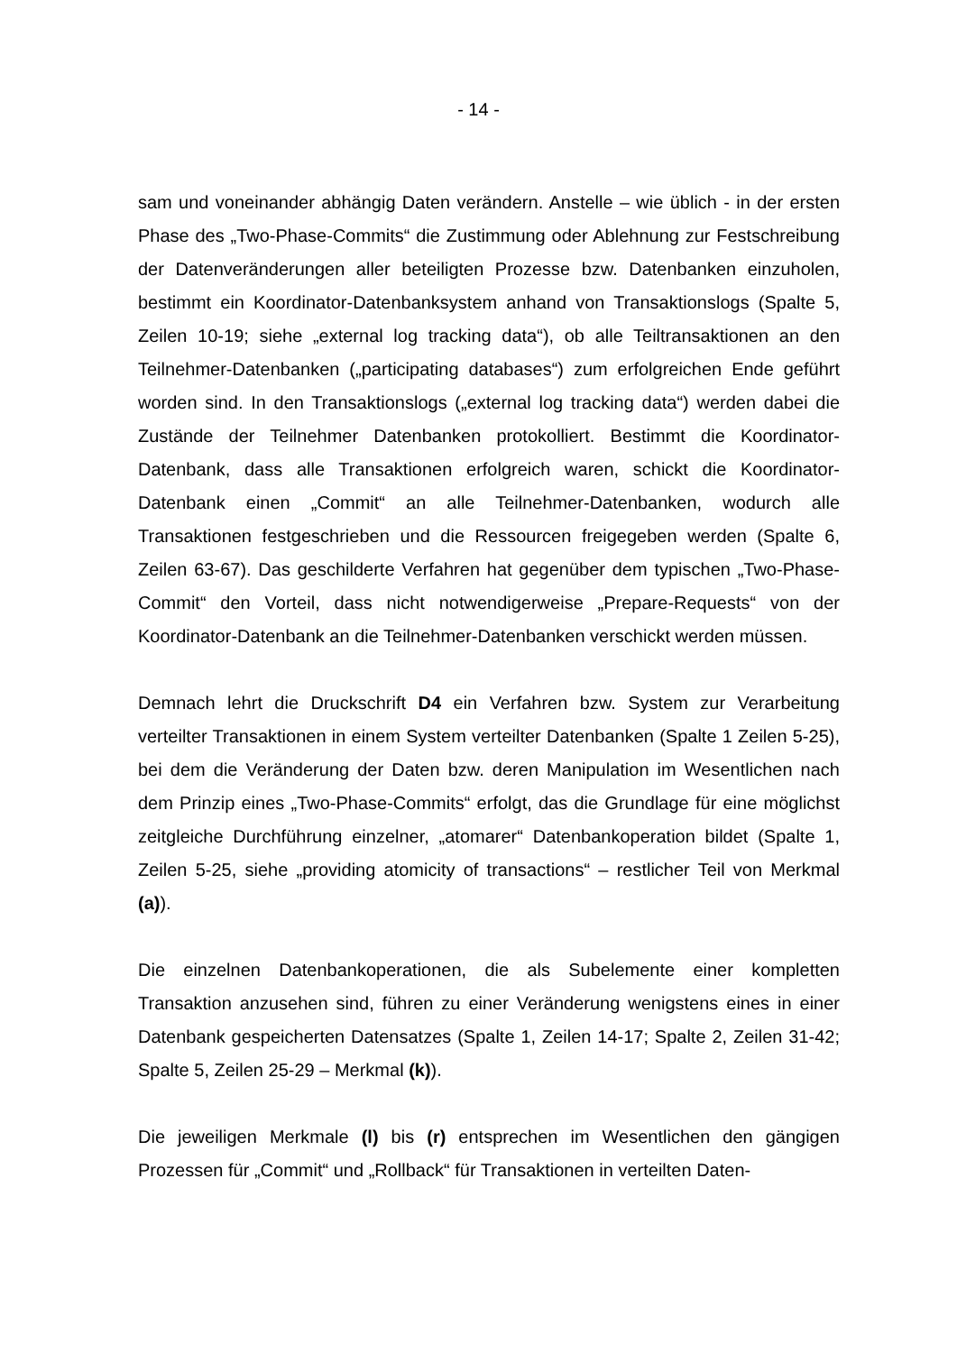- 14 -
sam und voneinander abhängig Daten verändern. Anstelle – wie üblich - in der ersten Phase des „Two-Phase-Commits“ die Zustimmung oder Ablehnung zur Festschreibung der Datenveränderungen aller beteiligten Prozesse bzw. Datenbanken einzuholen, bestimmt ein Koordinator-Datenbanksystem anhand von Transaktionslogs (Spalte 5, Zeilen 10-19; siehe „external log tracking data“), ob alle Teiltransaktionen an den Teilnehmer-Datenbanken („participating databases“) zum erfolgreichen Ende geführt worden sind. In den Transaktionslogs („external log tracking data“) werden dabei die Zustände der Teilnehmer Datenbanken protokolliert. Bestimmt die Koordinator-Datenbank, dass alle Transaktionen erfolgreich waren, schickt die Koordinator-Datenbank einen „Commit“ an alle Teilnehmer-Datenbanken, wodurch alle Transaktionen festgeschrieben und die Ressourcen freigegeben werden (Spalte 6, Zeilen 63-67). Das geschilderte Verfahren hat gegenüber dem typischen „Two-Phase-Commit“ den Vorteil, dass nicht notwendigerweise „Prepare-Requests“ von der Koordinator-Datenbank an die Teilnehmer-Datenbanken verschickt werden müssen.
Demnach lehrt die Druckschrift D4 ein Verfahren bzw. System zur Verarbeitung verteilter Transaktionen in einem System verteilter Datenbanken (Spalte 1 Zeilen 5-25), bei dem die Veränderung der Daten bzw. deren Manipulation im Wesentlichen nach dem Prinzip eines „Two-Phase-Commits“ erfolgt, das die Grundlage für eine möglichst zeitgleiche Durchführung einzelner, „atomarer“ Datenbankoperation bildet (Spalte 1, Zeilen 5-25, siehe „providing atomicity of transactions“ – restlicher Teil von Merkmal (a)).
Die einzelnen Datenbankoperationen, die als Subelemente einer kompletten Transaktion anzusehen sind, führen zu einer Veränderung wenigstens eines in einer Datenbank gespeicherten Datensatzes (Spalte 1, Zeilen 14-17; Spalte 2, Zeilen 31-42; Spalte 5, Zeilen 25-29 – Merkmal (k)).
Die jeweiligen Merkmale (l) bis (r) entsprechen im Wesentlichen den gängigen Prozessen für „Commit“ und „Rollback“ für Transaktionen in verteilten Daten-